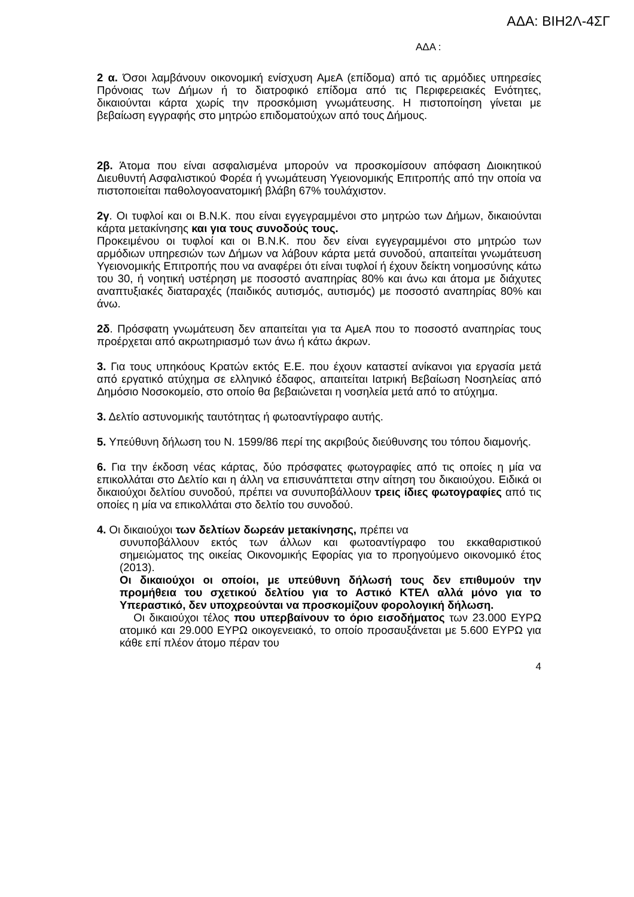ΑΔΑ: ΒΙΗ2Λ-4ΣΓ
ΑΔΑ :
2 α. Όσοι λαμβάνουν οικονομική ενίσχυση ΑμεΑ (επίδομα) από τις αρμόδιες υπηρεσίες Πρόνοιας των Δήμων ή το διατροφικό επίδομα από τις Περιφερειακές Ενότητες, δικαιούνται κάρτα χωρίς την προσκόμιση γνωμάτευσης. Η πιστοποίηση γίνεται με βεβαίωση εγγραφής στο μητρώο επιδοματούχων από τους Δήμους.
2β. Άτομα που είναι ασφαλισμένα μπορούν να προσκομίσουν απόφαση Διοικητικού Διευθυντή Ασφαλιστικού Φορέα ή γνωμάτευση Υγειονομικής Επιτροπής από την οποία να πιστοποιείται παθολογοανατομική βλάβη 67% τουλάχιστον.
2γ. Οι τυφλοί και οι Β.Ν.Κ. που είναι εγγεγραμμένοι στο μητρώο των Δήμων, δικαιούνται κάρτα μετακίνησης και για τους συνοδούς τους.
Προκειμένου οι τυφλοί και οι Β.Ν.Κ. που δεν είναι εγγεγραμμένοι στο μητρώο των αρμόδιων υπηρεσιών των Δήμων να λάβουν κάρτα μετά συνοδού, απαιτείται γνωμάτευση Υγειονομικής Επιτροπής που να αναφέρει ότι είναι τυφλοί ή έχουν δείκτη νοημοσύνης κάτω του 30, ή νοητική υστέρηση με ποσοστό αναπηρίας 80% και άνω και άτομα με διάχυτες αναπτυξιακές διαταραχές (παιδικός αυτισμός, αυτισμός) με ποσοστό αναπηρίας 80% και άνω.
2δ. Πρόσφατη γνωμάτευση δεν απαιτείται για τα ΑμεΑ που το ποσοστό αναπηρίας τους προέρχεται από ακρωτηριασμό των άνω ή κάτω άκρων.
3. Για τους υπηκόους Κρατών εκτός Ε.Ε. που έχουν καταστεί ανίκανοι για εργασία μετά από εργατικό ατύχημα σε ελληνικό έδαφος, απαιτείται Ιατρική Βεβαίωση Νοσηλείας από Δημόσιο Νοσοκομείο, στο οποίο θα βεβαιώνεται η νοσηλεία μετά από το ατύχημα.
3. Δελτίο αστυνομικής ταυτότητας ή φωτοαντίγραφο αυτής.
5. Υπεύθυνη δήλωση του Ν. 1599/86 περί της ακριβούς διεύθυνσης του τόπου διαμονής.
6. Για την έκδοση νέας κάρτας, δύο πρόσφατες φωτογραφίες από τις οποίες η μία να επικολλάται στο Δελτίο και η άλλη να επισυνάπτεται στην αίτηση του δικαιούχου. Ειδικά οι δικαιούχοι δελτίου συνοδού, πρέπει να συνυποβάλλουν τρεις ίδιες φωτογραφίες από τις οποίες η μία να επικολλάται στο δελτίο του συνοδού.
4. Οι δικαιούχοι των δελτίων δωρεάν μετακίνησης, πρέπει να
συνυποβάλλουν εκτός των άλλων και φωτοαντίγραφο του εκκαθαριστικού σημειώματος της οικείας Οικονομικής Εφορίας για το προηγούμενο οικονομικό έτος (2013).
Οι δικαιούχοι οι οποίοι, με υπεύθυνη δήλωσή τους δεν επιθυμούν την προμήθεια του σχετικού δελτίου για το Αστικό ΚΤΕΛ αλλά μόνο για το Υπεραστικό, δεν υποχρεούνται να προσκομίζουν φορολογική δήλωση.
Οι δικαιούχοι τέλος που υπερβαίνουν το όριο εισοδήματος των 23.000 ΕΥΡΩ ατομικό και 29.000 ΕΥΡΩ οικογενειακό, το οποίο προσαυξάνεται με 5.600 ΕΥΡΩ για κάθε επί πλέον άτομο πέραν του
4